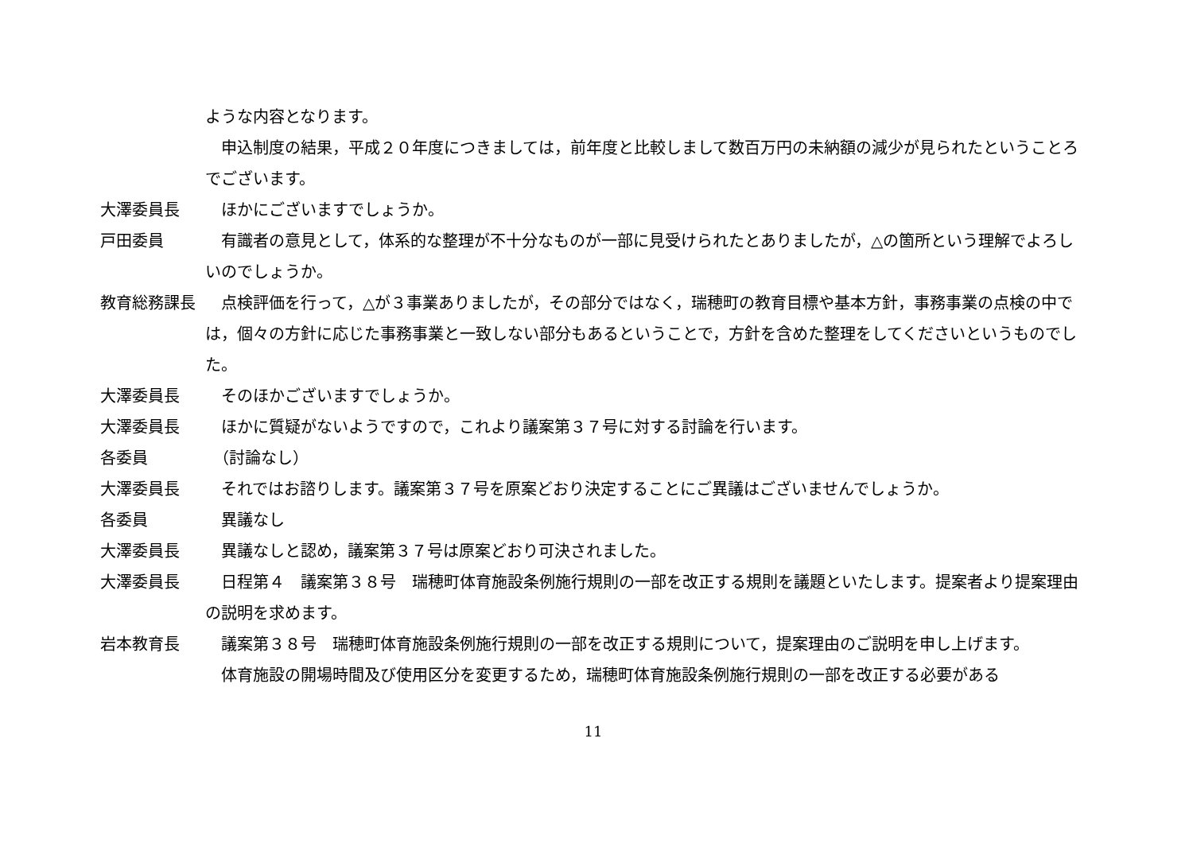ような内容となります。
　申込制度の結果，平成２０年度につきましては，前年度と比較しまして数百万円の未納額の減少が見られたということろでございます。
大澤委員長 　ほかにございますでしょうか。
戸田委員 　有識者の意見として，体系的な整理が不十分なものが一部に見受けられたとありましたが，△の箇所という理解でよろしいのでしょうか。
教育総務課長 　点検評価を行って，△が３事業ありましたが，その部分ではなく，瑞穂町の教育目標や基本方針，事務事業の点検の中では，個々の方針に応じた事務事業と一致しない部分もあるということで，方針を含めた整理をしてくださいというものでした。
大澤委員長 　そのほかございますでしょうか。
大澤委員長 　ほかに質疑がないようですので，これより議案第３７号に対する討論を行います。
各委員 　（討論なし）
大澤委員長 　それではお諮りします。議案第３７号を原案どおり決定することにご異議はございませんでしょうか。
各委員 　異議なし
大澤委員長 　異議なしと認め，議案第３７号は原案どおり可決されました。
大澤委員長 　日程第４　議案第３８号　瑞穂町体育施設条例施行規則の一部を改正する規則を議題といたします。提案者より提案理由の説明を求めます。
岩本教育長 　議案第３８号　瑞穂町体育施設条例施行規則の一部を改正する規則について，提案理由のご説明を申し上げます。
　体育施設の開場時間及び使用区分を変更するため，瑞穂町体育施設条例施行規則の一部を改正する必要がある
11